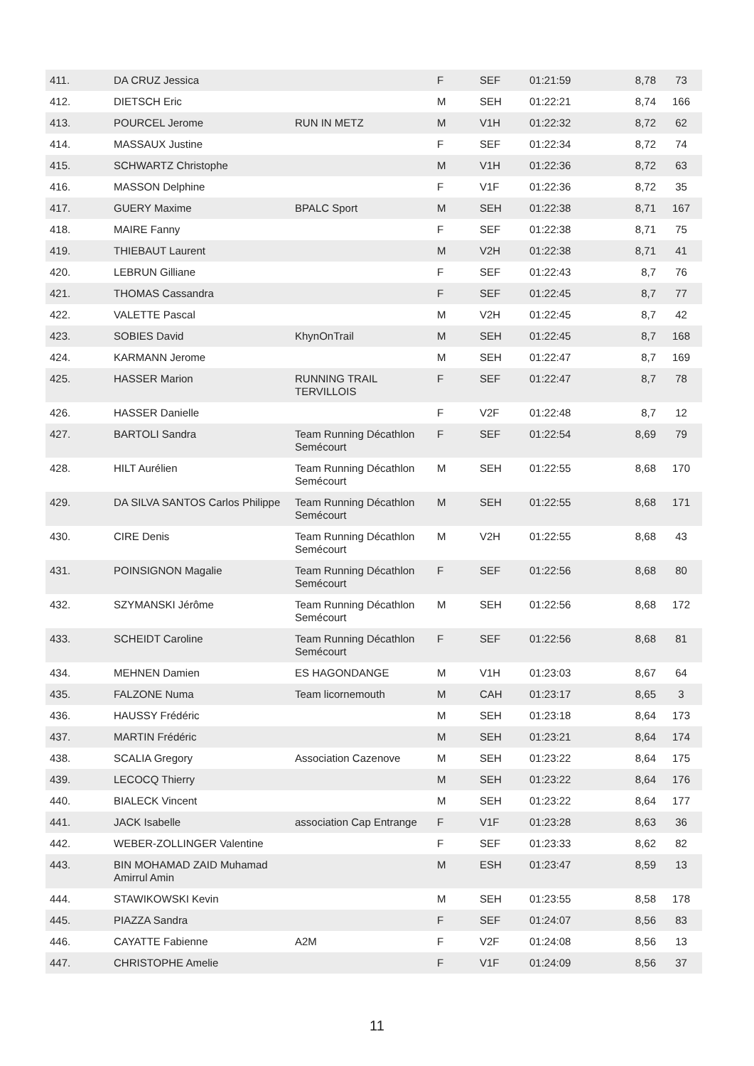| 411. | DA CRUZ Jessica | | F | SEF | 01:21:59 | 8,78 | 73 |
| 412. | DIETSCH Eric | | M | SEH | 01:22:21 | 8,74 | 166 |
| 413. | POURCEL Jerome | RUN IN METZ | M | V1H | 01:22:32 | 8,72 | 62 |
| 414. | MASSAUX Justine | | F | SEF | 01:22:34 | 8,72 | 74 |
| 415. | SCHWARTZ Christophe | | M | V1H | 01:22:36 | 8,72 | 63 |
| 416. | MASSON Delphine | | F | V1F | 01:22:36 | 8,72 | 35 |
| 417. | GUERY Maxime | BPALC Sport | M | SEH | 01:22:38 | 8,71 | 167 |
| 418. | MAIRE Fanny | | F | SEF | 01:22:38 | 8,71 | 75 |
| 419. | THIEBAUT Laurent | | M | V2H | 01:22:38 | 8,71 | 41 |
| 420. | LEBRUN Gilliane | | F | SEF | 01:22:43 | 8,7 | 76 |
| 421. | THOMAS Cassandra | | F | SEF | 01:22:45 | 8,7 | 77 |
| 422. | VALETTE Pascal | | M | V2H | 01:22:45 | 8,7 | 42 |
| 423. | SOBIES David | KhynOnTrail | M | SEH | 01:22:45 | 8,7 | 168 |
| 424. | KARMANN Jerome | | M | SEH | 01:22:47 | 8,7 | 169 |
| 425. | HASSER Marion | RUNNING TRAIL TERVILLOIS | F | SEF | 01:22:47 | 8,7 | 78 |
| 426. | HASSER Danielle | | F | V2F | 01:22:48 | 8,7 | 12 |
| 427. | BARTOLI Sandra | Team Running Décathlon Semécourt | F | SEF | 01:22:54 | 8,69 | 79 |
| 428. | HILT Aurélien | Team Running Décathlon Semécourt | M | SEH | 01:22:55 | 8,68 | 170 |
| 429. | DA SILVA SANTOS Carlos Philippe | Team Running Décathlon Semécourt | M | SEH | 01:22:55 | 8,68 | 171 |
| 430. | CIRE Denis | Team Running Décathlon Semécourt | M | V2H | 01:22:55 | 8,68 | 43 |
| 431. | POINSIGNON Magalie | Team Running Décathlon Semécourt | F | SEF | 01:22:56 | 8,68 | 80 |
| 432. | SZYMANSKI Jérôme | Team Running Décathlon Semécourt | M | SEH | 01:22:56 | 8,68 | 172 |
| 433. | SCHEIDT Caroline | Team Running Décathlon Semécourt | F | SEF | 01:22:56 | 8,68 | 81 |
| 434. | MEHNEN Damien | ES HAGONDANGE | M | V1H | 01:23:03 | 8,67 | 64 |
| 435. | FALZONE Numa | Team licornemouth | M | CAH | 01:23:17 | 8,65 | 3 |
| 436. | HAUSSY Frédéric | | M | SEH | 01:23:18 | 8,64 | 173 |
| 437. | MARTIN Frédéric | | M | SEH | 01:23:21 | 8,64 | 174 |
| 438. | SCALIA Gregory | Association Cazenove | M | SEH | 01:23:22 | 8,64 | 175 |
| 439. | LECOCQ Thierry | | M | SEH | 01:23:22 | 8,64 | 176 |
| 440. | BIALECK Vincent | | M | SEH | 01:23:22 | 8,64 | 177 |
| 441. | JACK Isabelle | association Cap Entrange | F | V1F | 01:23:28 | 8,63 | 36 |
| 442. | WEBER-ZOLLINGER Valentine | | F | SEF | 01:23:33 | 8,62 | 82 |
| 443. | BIN MOHAMAD ZAID Muhamad Amirrul Amin | | M | ESH | 01:23:47 | 8,59 | 13 |
| 444. | STAWIKOWSKI Kevin | | M | SEH | 01:23:55 | 8,58 | 178 |
| 445. | PIAZZA Sandra | | F | SEF | 01:24:07 | 8,56 | 83 |
| 446. | CAYATTE Fabienne | A2M | F | V2F | 01:24:08 | 8,56 | 13 |
| 447. | CHRISTOPHE Amelie | | F | V1F | 01:24:09 | 8,56 | 37 |
11